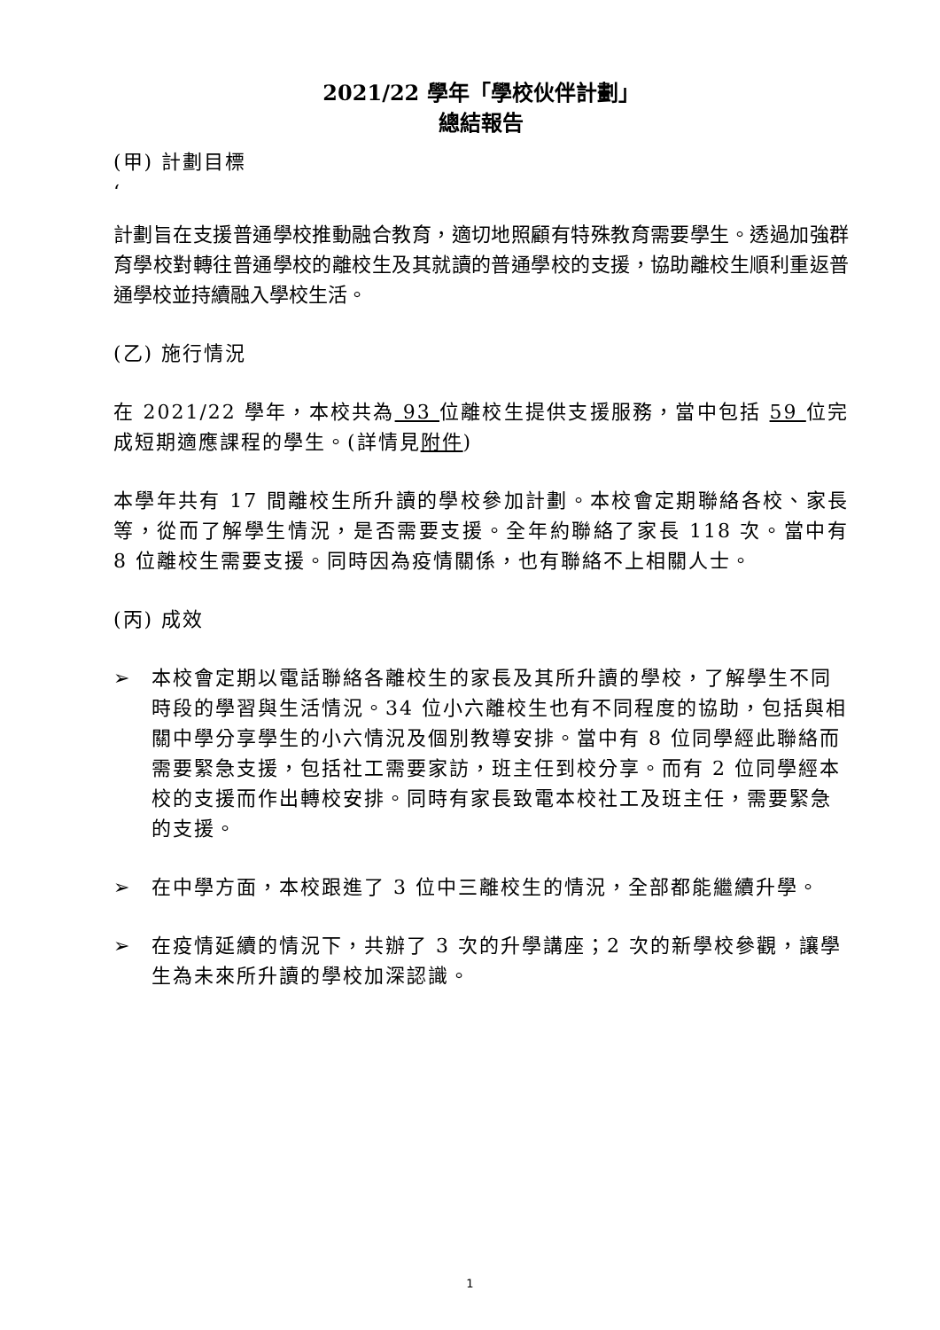2021/22 學年「學校伙伴計劃」
總結報告
(甲) 計劃目標
‘
計劃旨在支援普通學校推動融合教育，適切地照顧有特殊教育需要學生。透過加強群育學校對轉往普通學校的離校生及其就讀的普通學校的支援，協助離校生順利重返普通學校並持續融入學校生活。
(乙) 施行情況
在 2021/22 學年，本校共為 93 位離校生提供支援服務，當中包括 59 位完成短期適應課程的學生。(詳情見附件)
本學年共有 17 間離校生所升讀的學校參加計劃。本校會定期聯絡各校、家長等，從而了解學生情況，是否需要支援。全年約聯絡了家長 118 次。當中有 8 位離校生需要支援。同時因為疫情關係，也有聯絡不上相關人士。
(丙) 成效
➢ 本校會定期以電話聯絡各離校生的家長及其所升讀的學校，了解學生不同時段的學習與生活情況。34 位小六離校生也有不同程度的協助，包括與相關中學分享學生的小六情況及個別教導安排。當中有 8 位同學經此聯絡而需要緊急支援，包括社工需要家訪，班主任到校分享。而有 2 位同學經本校的支援而作出轉校安排。同時有家長致電本校社工及班主任，需要緊急的支援。
➢ 在中學方面，本校跟進了 3 位中三離校生的情況，全部都能繼續升學。
➢ 在疫情延續的情況下，共辦了 3 次的升學講座；2 次的新學校參觀，讓學生為未來所升讀的學校加深認識。
1